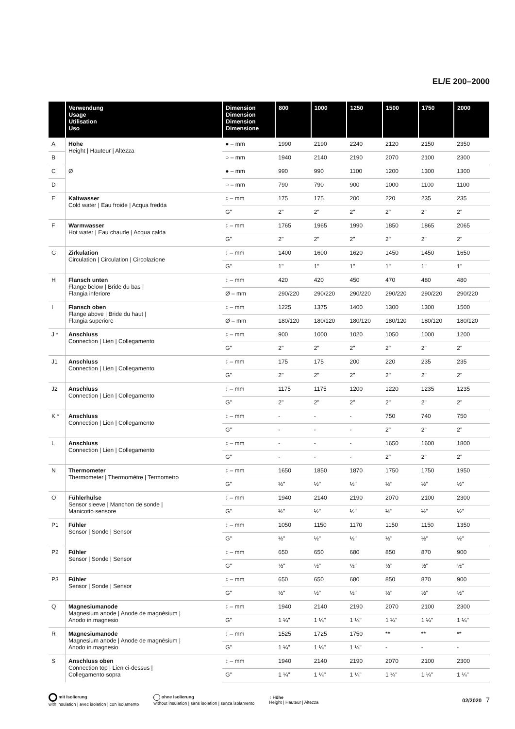EL/E 200–2000
| | Verwendung Usage Utilisation Uso | Dimension Dimension Dimension Dimensione | 800 | 1000 | 1250 | 1500 | 1750 | 2000 |
| --- | --- | --- | --- | --- | --- | --- | --- | --- |
| A | Höhe Height / Hauteur / Altezza | ● – mm | 1990 | 2190 | 2240 | 2120 | 2150 | 2350 |
| B | | ○ – mm | 1940 | 2140 | 2190 | 2070 | 2100 | 2300 |
| C | Ø | ● – mm | 990 | 990 | 1100 | 1200 | 1300 | 1300 |
| D | | ○ – mm | 790 | 790 | 900 | 1000 | 1100 | 1100 |
| E | Kaltwasser Cold water / Eau froide / Acqua fredda | ↕ – mm | 175 | 175 | 200 | 220 | 235 | 235 |
| | | G" | 2" | 2" | 2" | 2" | 2" | 2" |
| F | Warmwasser Hot water / Eau chaude / Acqua calda | ↕ – mm | 1765 | 1965 | 1990 | 1850 | 1865 | 2065 |
| | | G" | 2" | 2" | 2" | 2" | 2" | 2" |
| G | Zirkulation Circulation / Circulation / Circolazione | ↕ – mm | 1400 | 1600 | 1620 | 1450 | 1450 | 1650 |
| | | G" | 1" | 1" | 1" | 1" | 1" | 1" |
| H | Flansch unten Flange below / Bride du bas / Flangia inferiore | ↕ – mm | 420 | 420 | 450 | 470 | 480 | 480 |
| | | Ø – mm | 290/220 | 290/220 | 290/220 | 290/220 | 290/220 | 290/220 |
| I | Flansch oben Flange above / Bride du haut / Flangia superiore | ↕ – mm | 1225 | 1375 | 1400 | 1300 | 1300 | 1500 |
| | | Ø – mm | 180/120 | 180/120 | 180/120 | 180/120 | 180/120 | 180/120 |
| J * | Anschluss Connection / Lien / Collegamento | ↕ – mm | 900 | 1000 | 1020 | 1050 | 1000 | 1200 |
| | | G" | 2" | 2" | 2" | 2" | 2" | 2" |
| J1 | Anschluss Connection / Lien / Collegamento | ↕ – mm | 175 | 175 | 200 | 220 | 235 | 235 |
| | | G" | 2" | 2" | 2" | 2" | 2" | 2" |
| J2 | Anschluss Connection / Lien / Collegamento | ↕ – mm | 1175 | 1175 | 1200 | 1220 | 1235 | 1235 |
| | | G" | 2" | 2" | 2" | 2" | 2" | 2" |
| K * | Anschluss Connection / Lien / Collegamento | ↕ – mm | - | - | - | 750 | 740 | 750 |
| | | G" | - | - | - | 2" | 2" | 2" |
| L | Anschluss Connection / Lien / Collegamento | ↕ – mm | - | - | - | 1650 | 1600 | 1800 |
| | | G" | - | - | - | 2" | 2" | 2" |
| N | Thermometer Thermometer / Thermomètre / Termometro | ↕ – mm | 1650 | 1850 | 1870 | 1750 | 1750 | 1950 |
| | | G" | ½" | ½" | ½" | ½" | ½" | ½" |
| O | Fühlerhülse Sensor sleeve / Manchon de sonde / Manicotto sensore | ↕ – mm | 1940 | 2140 | 2190 | 2070 | 2100 | 2300 |
| | | G" | ½" | ½" | ½" | ½" | ½" | ½" |
| P1 | Fühler Sensor / Sonde / Sensor | ↕ – mm | 1050 | 1150 | 1170 | 1150 | 1150 | 1350 |
| | | G" | ½" | ½" | ½" | ½" | ½" | ½" |
| P2 | Fühler Sensor / Sonde / Sensor | ↕ – mm | 650 | 650 | 680 | 850 | 870 | 900 |
| | | G" | ½" | ½" | ½" | ½" | ½" | ½" |
| P3 | Fühler Sensor / Sonde / Sensor | ↕ – mm | 650 | 650 | 680 | 850 | 870 | 900 |
| | | G" | ½" | ½" | ½" | ½" | ½" | ½" |
| Q | Magnesiumanode Magnesium anode / Anode de magnésium / Anodo in magnesio | ↕ – mm | 1940 | 2140 | 2190 | 2070 | 2100 | 2300 |
| | | G" | 1 ¼" | 1 ¼" | 1 ¼" | 1 ¼" | 1 ¼" | 1 ¼" |
| R | Magnesiumanode Magnesium anode / Anode de magnésium / Anodo in magnesio | ↕ – mm | 1525 | 1725 | 1750 | ** | ** | ** |
| | | G" | 1 ¼" | 1 ¼" | 1 ¼" | - | - | - |
| S | Anschluss oben Connection top / Lien ci-dessus / Collegamento sopra | ↕ – mm | 1940 | 2140 | 2190 | 2070 | 2100 | 2300 |
| | | G" | 1 ¼" | 1 ¼" | 1 ¼" | 1 ¼" | 1 ¼" | 1 ¼" |
mit Isolierung
with insulation | avec isolation | con isolamento
ohne Isolierung
without insulation | sans isolation | senza isolamento
↕ Höhe
Height | Hauteur | Altezza
02/2020 7